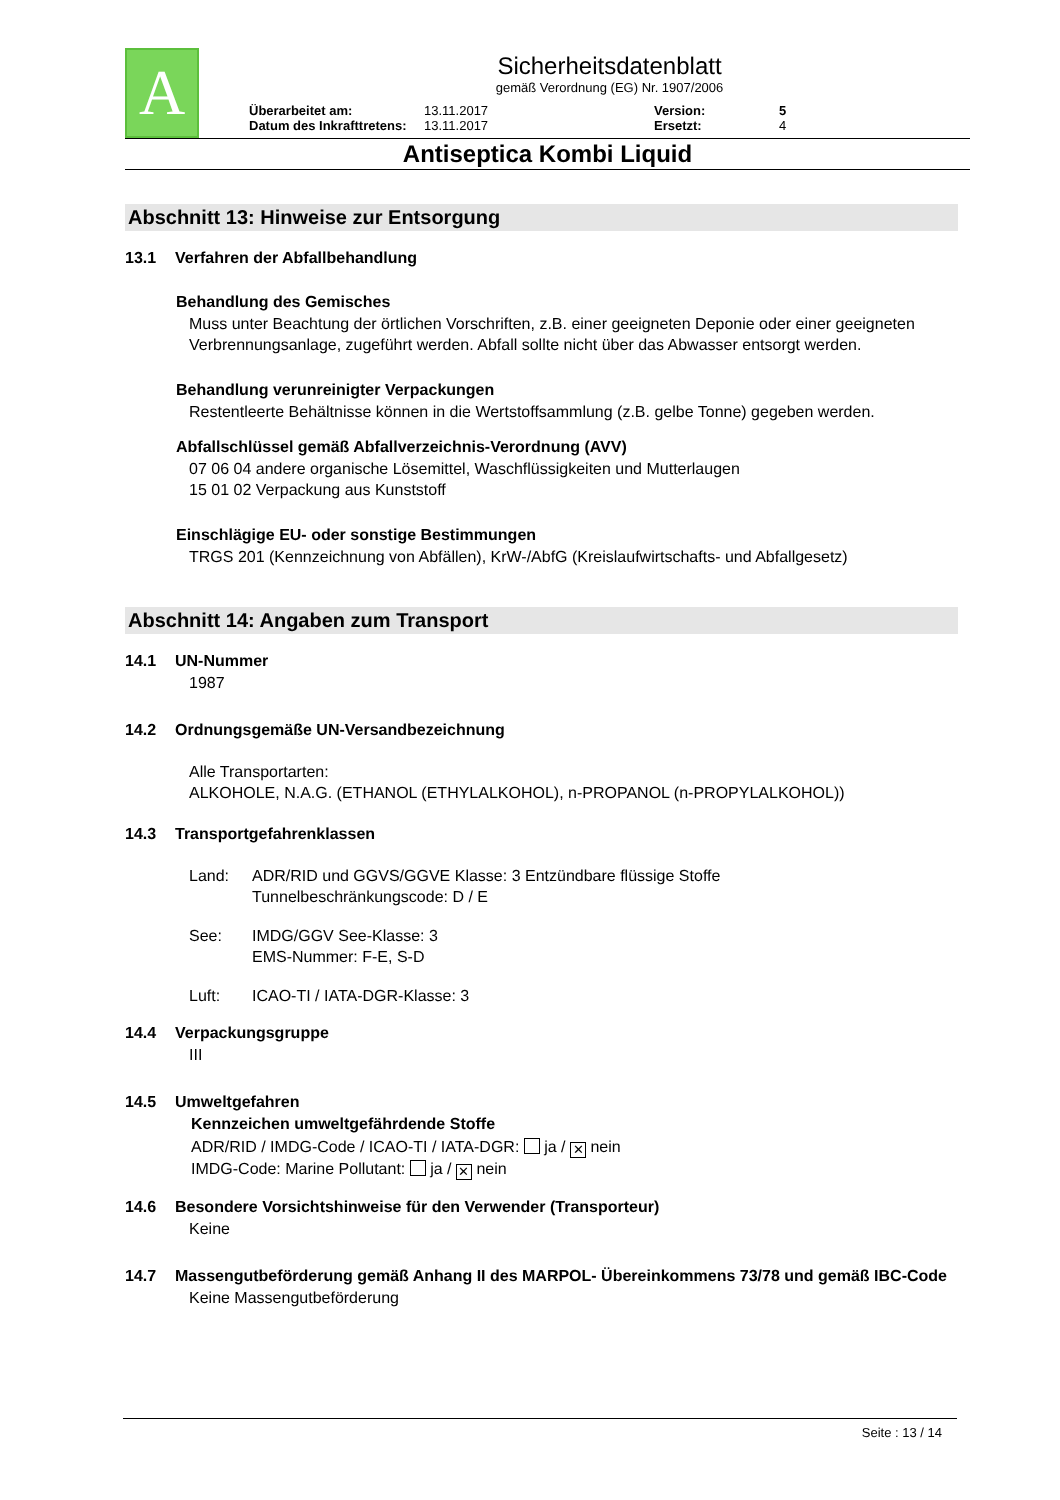A
Sicherheitsdatenblatt
gemäß Verordnung (EG) Nr. 1907/2006
Überarbeitet am: 13.11.2017 Version: 5 Datum des Inkrafttretens: 13.11.2017 Ersetzt: 4
Antiseptica Kombi Liquid
Abschnitt 13: Hinweise zur Entsorgung
13.1 Verfahren der Abfallbehandlung
Behandlung des Gemisches
Muss unter Beachtung der örtlichen Vorschriften, z.B. einer geeigneten Deponie oder einer geeigneten Verbrennungsanlage, zugeführt werden. Abfall sollte nicht über das Abwasser entsorgt werden.
Behandlung verunreinigter Verpackungen
Restentleerte Behältnisse können in die Wertstoffsammlung (z.B. gelbe Tonne) gegeben werden.
Abfallschlüssel gemäß Abfallverzeichnis-Verordnung (AVV)
07 06 04 andere organische Lösemittel, Waschflüssigkeiten und Mutterlaugen
15 01 02 Verpackung aus Kunststoff
Einschlägige EU- oder sonstige Bestimmungen
TRGS 201 (Kennzeichnung von Abfällen), KrW-/AbfG (Kreislaufwirtschafts- und Abfallgesetz)
Abschnitt 14: Angaben zum Transport
14.1 UN-Nummer
1987
14.2 Ordnungsgemäße UN-Versandbezeichnung
Alle Transportarten:
ALKOHOLE, N.A.G. (ETHANOL (ETHYLALKOHOL), n-PROPANOL (n-PROPYLALKOHOL))
14.3 Transportgefahrenklassen
Land: ADR/RID und GGVS/GGVE Klasse: 3 Entzündbare flüssige Stoffe
Tunnelbeschränkungscode: D / E
See: IMDG/GGV See-Klasse: 3
EMS-Nummer: F-E, S-D
Luft: ICAO-TI / IATA-DGR-Klasse: 3
14.4 Verpackungsgruppe
III
14.5 Umweltgefahren
Kennzeichen umweltgefährdende Stoffe
ADR/RID / IMDG-Code / ICAO-TI / IATA-DGR: ja / ✕ nein
IMDG-Code: Marine Pollutant: ja / ✕ nein
14.6 Besondere Vorsichtshinweise für den Verwender (Transporteur)
Keine
14.7 Massengutbeförderung gemäß Anhang II des MARPOL- Übereinkommens 73/78 und gemäß IBC-Code
Keine Massengutbeförderung
Seite : 13 / 14